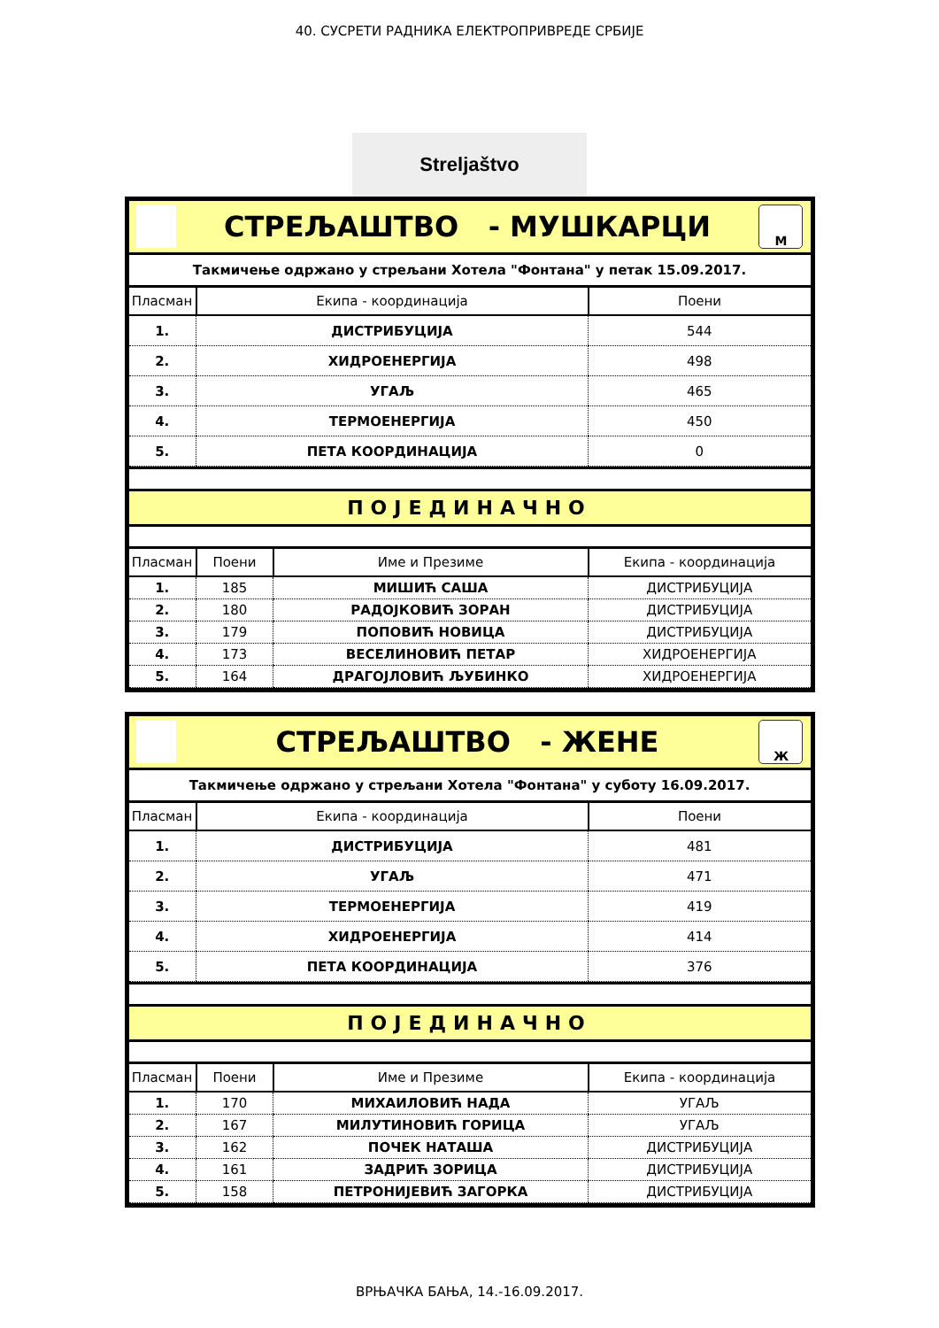40. СУСРЕТИ РАДНИКА ЕЛЕКТРОПРИВРЕДЕ СРБИЈЕ
Streljaštvo
СТРЕЉАШТВО - МУШКАРЦИ
М
Такмичење одржано у стрељани Хотела "Фонтана" у петак 15.09.2017.
| Пласман | Екипа - координација | Поени |
| --- | --- | --- |
| 1. | ДИСТРИБУЦИЈА | 544 |
| 2. | ХИДРОЕНЕРГИЈА | 498 |
| 3. | УГАЉ | 465 |
| 4. | ТЕРМОЕНЕРГИЈА | 450 |
| 5. | ПЕТА КООРДИНАЦИЈА | 0 |
ПОЈЕДИНАЧНО
| Пласман | Поени | Име и Презиме | Екипа - координација |
| --- | --- | --- | --- |
| 1. | 185 | МИШИЋ САША | ДИСТРИБУЦИЈА |
| 2. | 180 | РАДОЈКОВИЋ ЗОРАН | ДИСТРИБУЦИЈА |
| 3. | 179 | ПОПОВИЋ НОВИЦА | ДИСТРИБУЦИЈА |
| 4. | 173 | ВЕСЕЛИНОВИЋ ПЕТАР | ХИДРОЕНЕРГИЈА |
| 5. | 164 | ДРАГОЈЛОВИЋ ЉУБИНКО | ХИДРОЕНЕРГИЈА |
СТРЕЉАШТВО - ЖЕНЕ
Ж
Такмичење одржано у стрељани Хотела "Фонтана" у суботу 16.09.2017.
| Пласман | Екипа - координација | Поени |
| --- | --- | --- |
| 1. | ДИСТРИБУЦИЈА | 481 |
| 2. | УГАЉ | 471 |
| 3. | ТЕРМОЕНЕРГИЈА | 419 |
| 4. | ХИДРОЕНЕРГИЈА | 414 |
| 5. | ПЕТА КООРДИНАЦИЈА | 376 |
ПОЈЕДИНАЧНО
| Пласман | Поени | Име и Презиме | Екипа - координација |
| --- | --- | --- | --- |
| 1. | 170 | МИХАИЛОВИЋ НАДА | УГАЉ |
| 2. | 167 | МИЛУТИНОВИЋ ГОРИЦА | УГАЉ |
| 3. | 162 | ПОЧЕК НАТАША | ДИСТРИБУЦИЈА |
| 4. | 161 | ЗАДРИЋ ЗОРИЦА | ДИСТРИБУЦИЈА |
| 5. | 158 | ПЕТРОНИЈЕВИЋ ЗАГОРКА | ДИСТРИБУЦИЈА |
ВРЊАЧКА БАЊА, 14.-16.09.2017.